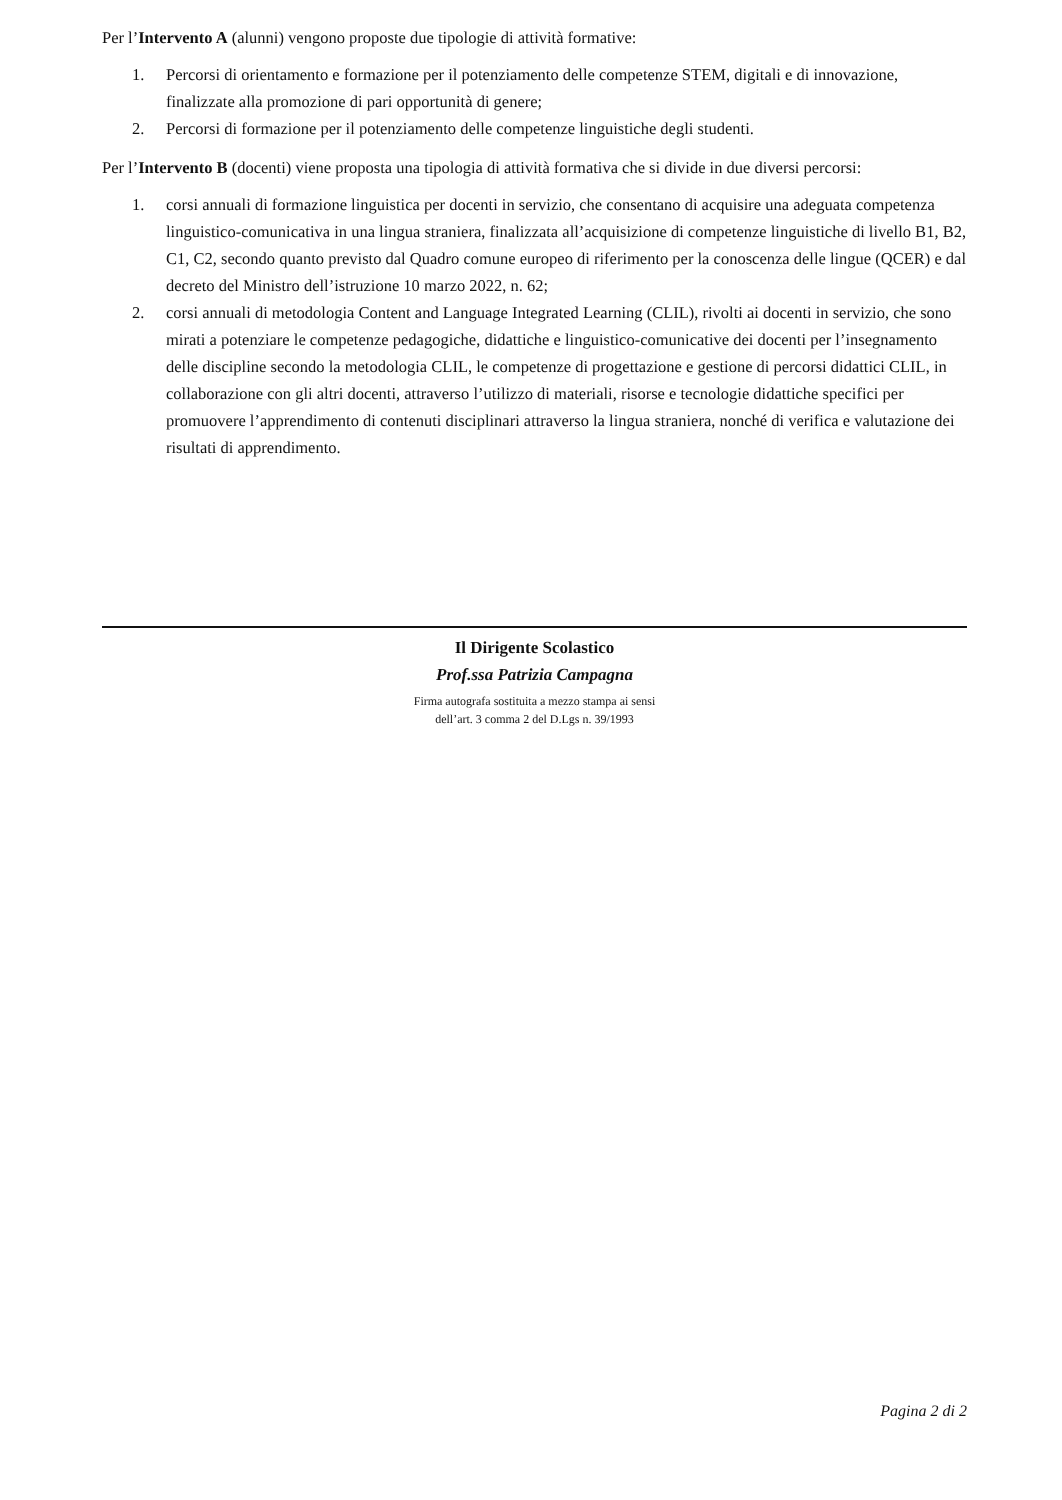Per l’Intervento A (alunni) vengono proposte due tipologie di attività formative:
1. Percorsi di orientamento e formazione per il potenziamento delle competenze STEM, digitali e di innovazione, finalizzate alla promozione di pari opportunità di genere;
2. Percorsi di formazione per il potenziamento delle competenze linguistiche degli studenti.
Per l’Intervento B (docenti) viene proposta una tipologia di attività formativa che si divide in due diversi percorsi:
1. corsi annuali di formazione linguistica per docenti in servizio, che consentano di acquisire una adeguata competenza linguistico-comunicativa in una lingua straniera, finalizzata all’acquisizione di competenze linguistiche di livello B1, B2, C1, C2, secondo quanto previsto dal Quadro comune europeo di riferimento per la conoscenza delle lingue (QCER) e dal decreto del Ministro dell’istruzione 10 marzo 2022, n. 62;
2. corsi annuali di metodologia Content and Language Integrated Learning (CLIL), rivolti ai docenti in servizio, che sono mirati a potenziare le competenze pedagogiche, didattiche e linguistico-comunicative dei docenti per l’insegnamento delle discipline secondo la metodologia CLIL, le competenze di progettazione e gestione di percorsi didattici CLIL, in collaborazione con gli altri docenti, attraverso l’utilizzo di materiali, risorse e tecnologie didattiche specifici per promuovere l’apprendimento di contenuti disciplinari attraverso la lingua straniera, nonché di verifica e valutazione dei risultati di apprendimento.
Il Dirigente Scolastico
Prof.ssa Patrizia Campagna
Firma autografa sostituita a mezzo stampa ai sensi
dell’art. 3 comma 2 del D.Lgs n. 39/1993
Pagina 2 di 2